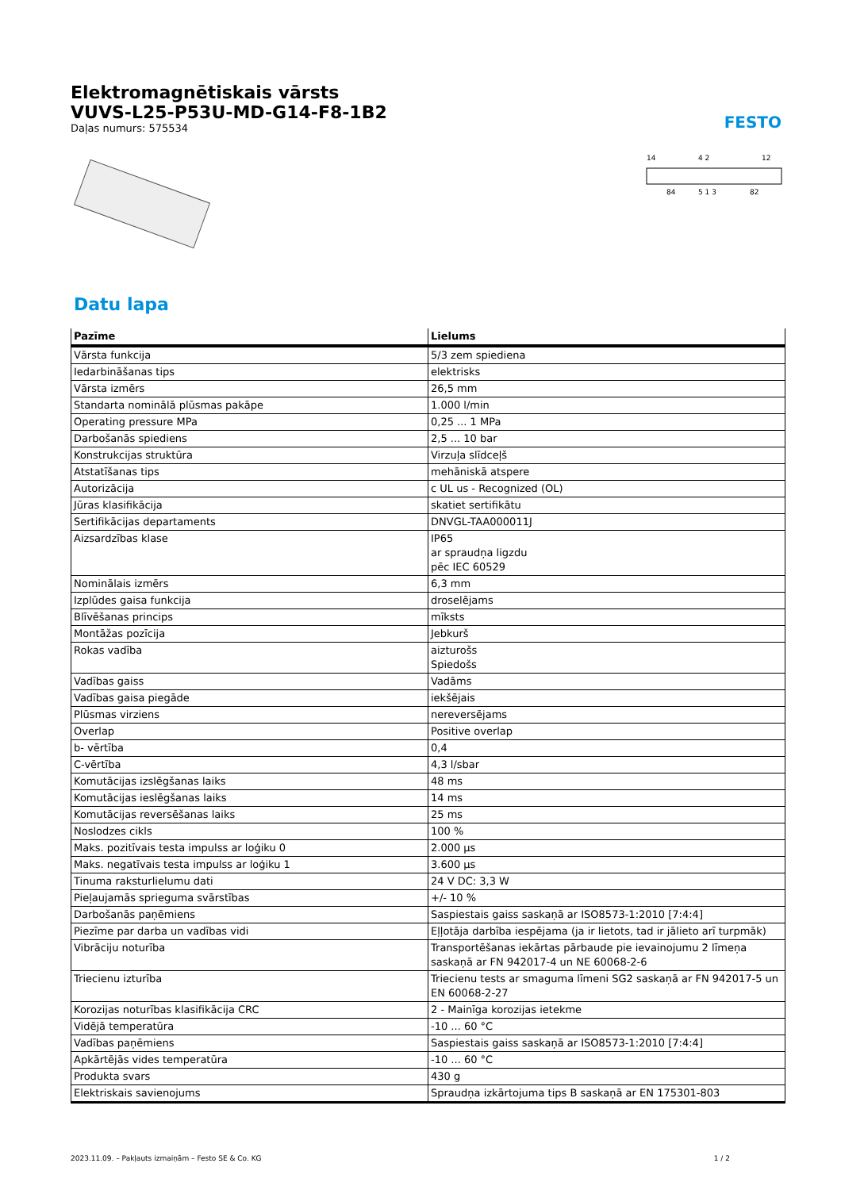Elektromagnētiskais vārsts
VUVS-L25-P53U-MD-G14-F8-1B2
Daļas numurs: 575534
FESTO
14
4 2
12
84
5 1 3
82
Datu lapa
| Pazīme | Lielums |
| --- | --- |
| Vārsta funkcija | 5/3 zem spiediena |
| Iedarbināšanas tips | elektrisks |
| Vārsta izmērs | 26,5 mm |
| Standarta nominālā plūsmas pakāpe | 1.000 l/min |
| Operating pressure MPa | 0,25 ... 1 MPa |
| Darbošanās spiediens | 2,5 ... 10 bar |
| Konstrukcijas struktūra | Virzuļa slīdceļš |
| Atstatīšanas tips | mehāniskā atspere |
| Autorizācija | c UL us - Recognized (OL) |
| Jūras klasifikācija | skatiet sertifikātu |
| Sertifikācijas departaments | DNVGL-TAA000011J |
| Aizsardzības klase | IP65 ar spraudņa ligzdu pēc IEC 60529 |
| Nominālais izmērs | 6,3 mm |
| Izplūdes gaisa funkcija | droselējams |
| Blīvēšanas princips | mīksts |
| Montāžas pozīcija | Jebkurš |
| Rokas vadība | aizturošs Spiedošs |
| Vadības gaiss | Vadāms |
| Vadības gaisa piegāde | iekšējais |
| Plūsmas virziens | nereversējams |
| Overlap | Positive overlap |
| b- vērtība | 0,4 |
| C-vērtība | 4,3 l/sbar |
| Komutācijas izslēgšanas laiks | 48 ms |
| Komutācijas ieslēgšanas laiks | 14 ms |
| Komutācijas reversēšanas laiks | 25 ms |
| Noslodzes cikls | 100 % |
| Maks. pozitīvais testa impulss ar loģiku 0 | 2.000 µs |
| Maks. negatīvais testa impulss ar loģiku 1 | 3.600 µs |
| Tinuma raksturlielumu dati | 24 V DC: 3,3 W |
| Pieļaujamās sprieguma svārstības | +/- 10 % |
| Darbošanās paņēmiens | Saspiestais gaiss saskaņā ar ISO8573-1:2010 [7:4:4] |
| Piezīme par darba un vadības vidi | Eļļotāja darbība iespējama (ja ir lietots, tad ir jālieto arī turpmāk) |
| Vibrāciju noturība | Transportēšanas iekārtas pārbaude pie ievainojumu 2 līmeņa saskaņā ar FN 942017-4 un NE 60068-2-6 |
| Triecienu izturība | Triecienu tests ar smaguma līmeni SG2 saskaņā ar FN 942017-5 un EN 60068-2-27 |
| Korozijas noturības klasifikācija CRC | 2 - Mainīga korozijas ietekme |
| Vidējā temperatūra | -10 ... 60 °C |
| Vadības paņēmiens | Saspiestais gaiss saskaņā ar ISO8573-1:2010 [7:4:4] |
| Apkārtējās vides temperatūra | -10 ... 60 °C |
| Produkta svars | 430 g |
| Elektriskais savienojums | Spraudņa izkārtojuma tips B saskaņā ar EN 175301-803 |
2023.11.09. – Pakļauts izmaiņām – Festo SE & Co. KG 1 / 2